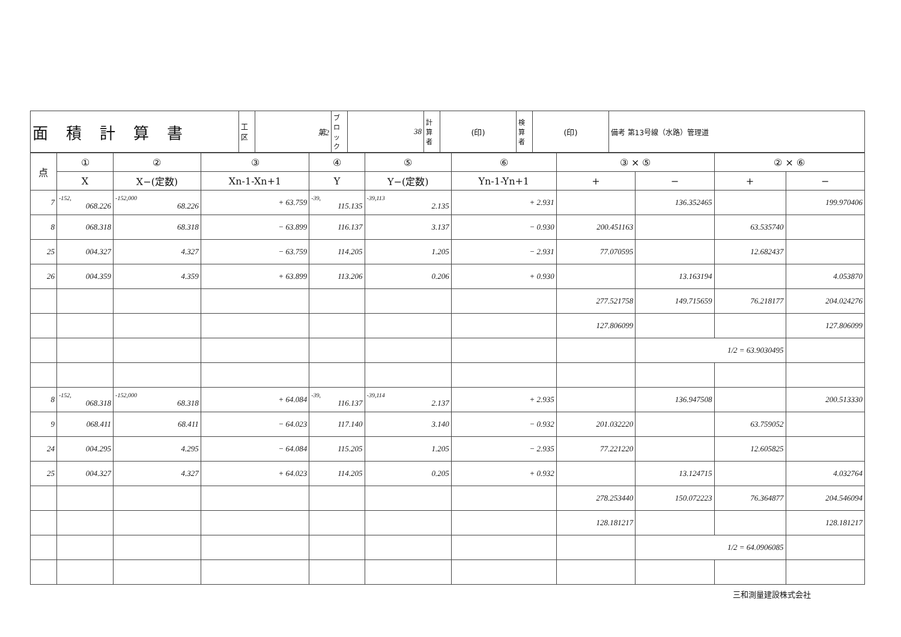| 面積計算書 | 工 区 | 第2 | ブロック | 38 | 計算者 | (印) | 検算者 | (印) | 備考 第13号線（水路）管理道 |
| 点 | ① | ② | ③ | ④ | ⑤ | ⑥ | ③ × ⑤ | | ② × ⑥ | |
| --- | --- | --- | --- | --- | --- | --- | --- | --- | --- | --- |
| | X | X−(定数) | Xn-1-Xn+1 | Y | Y−(定数) | Yn-1-Yn+1 | + | − | + | − |
| 7 | -152, 068.226 | -152,000 68.226 | + 63.759 | -39, 115.135 | -39,113 2.135 | + 2.931 | | 136.352465 | | 199.970406 |
| 8 | 068.318 | 68.318 | − 63.899 | 116.137 | 3.137 | − 0.930 | 200.451163 | | 63.535740 | |
| 25 | 004.327 | 4.327 | − 63.759 | 114.205 | 1.205 | − 2.931 | 77.070595 | | 12.682437 | |
| 26 | 004.359 | 4.359 | + 63.899 | 113.206 | 0.206 | + 0.930 | | 13.163194 | | 4.053870 |
| | | | | | | | 277.521758 | 149.715659 | 76.218177 | 204.024276 |
| | | | | | | | 127.806099 | | | 127.806099 |
| | | | | | | | | 1/2 = 63.9030495 | | |
| 8 | -152, 068.318 | -152,000 68.318 | + 64.084 | -39, 116.137 | -39,114 2.137 | + 2.935 | | 136.947508 | | 200.513330 |
| 9 | 068.411 | 68.411 | − 64.023 | 117.140 | 3.140 | − 0.932 | 201.032220 | | 63.759052 | |
| 24 | 004.295 | 4.295 | − 64.084 | 115.205 | 1.205 | − 2.935 | 77.221220 | | 12.605825 | |
| 25 | 004.327 | 4.327 | + 64.023 | 114.205 | 0.205 | + 0.932 | | 13.124715 | | 4.032764 |
| | | | | | | | 278.253440 | 150.072223 | 76.364877 | 204.546094 |
| | | | | | | | 128.181217 | | | 128.181217 |
| | | | | | | | | 1/2 = 64.0906085 | | |
三和測量建設株式会社